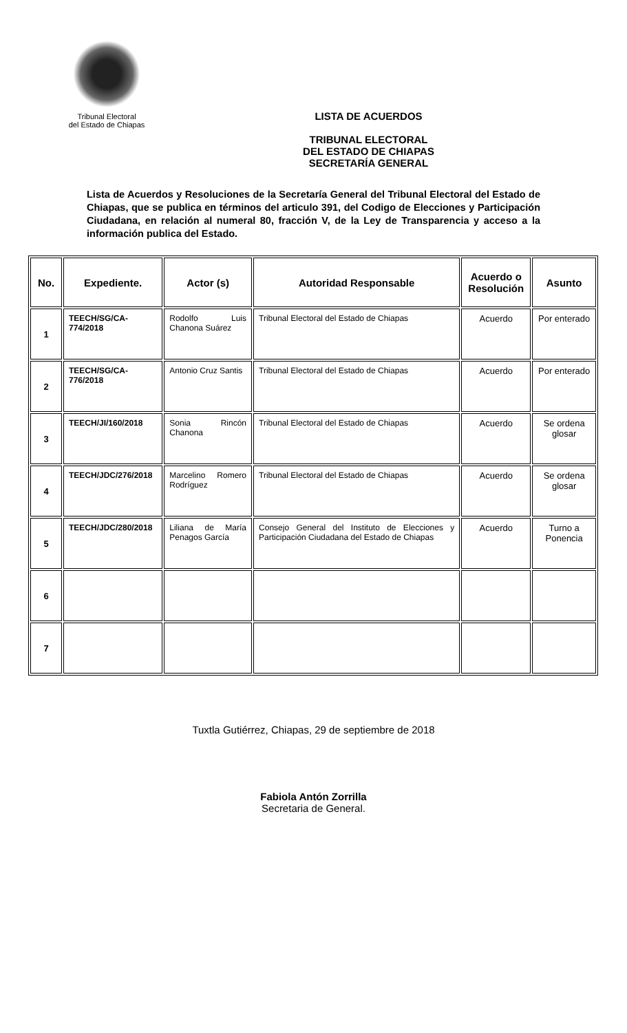Tribunal Electoral
del Estado de Chiapas
LISTA DE ACUERDOS
TRIBUNAL ELECTORAL
DEL ESTADO DE CHIAPAS
SECRETARÍA GENERAL
Lista de Acuerdos y Resoluciones de la Secretaría General del Tribunal Electoral del Estado de Chiapas, que se publica en términos del articulo 391, del Codigo de Elecciones y Participación Ciudadana, en relación al numeral 80, fracción V, de la Ley de Transparencia y acceso a la información publica del Estado.
| No. | Expediente. | Actor (s) | Autoridad Responsable | Acuerdo o Resolución | Asunto |
| --- | --- | --- | --- | --- | --- |
| 1 | TEECH/SG/CA-774/2018 | Rodolfo Luis Chanona Suárez | Tribunal Electoral del Estado de Chiapas | Acuerdo | Por enterado |
| 2 | TEECH/SG/CA-776/2018 | Antonio Cruz Santis | Tribunal Electoral del Estado de Chiapas | Acuerdo | Por enterado |
| 3 | TEECH/JI/160/2018 | Sonia Rincón Chanona | Tribunal Electoral del Estado de Chiapas | Acuerdo | Se ordena glosar |
| 4 | TEECH/JDC/276/2018 | Marcelino Romero Rodríguez | Tribunal Electoral del Estado de Chiapas | Acuerdo | Se ordena glosar |
| 5 | TEECH/JDC/280/2018 | Liliana de María Penagos García | Consejo General del Instituto de Elecciones y Participación Ciudadana del Estado de Chiapas | Acuerdo | Turno a Ponencia |
| 6 | | | | | |
| 7 | | | | | |
Tuxtla Gutiérrez, Chiapas, 29 de septiembre de 2018
Fabiola Antón Zorrilla
Secretaria de General.